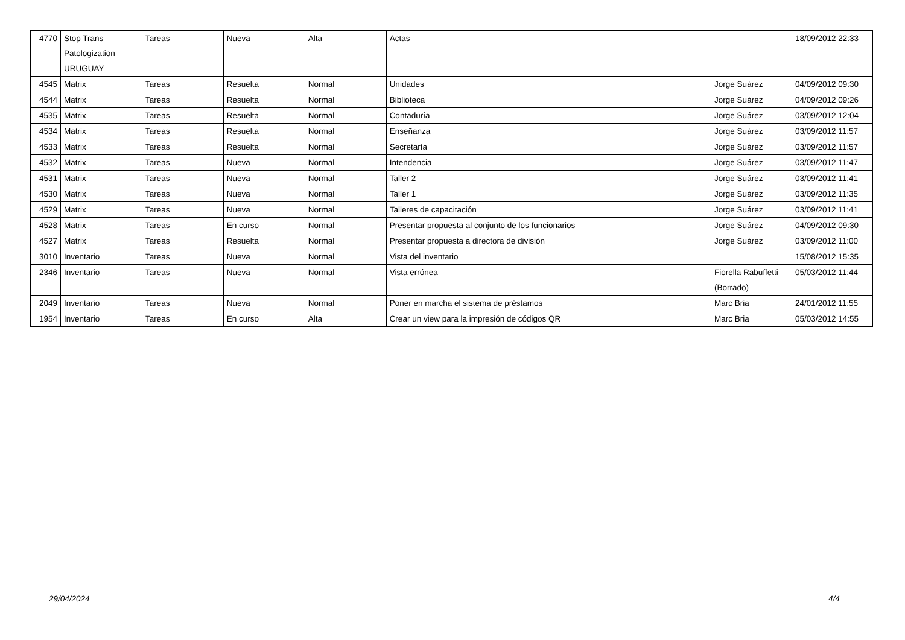| 4770 | Stop Trans Patologization URUGUAY | Tareas | Nueva | Alta | Actas | | 18/09/2012 22:33 |
| 4545 | Matrix | Tareas | Resuelta | Normal | Unidades | Jorge Suárez | 04/09/2012 09:30 |
| 4544 | Matrix | Tareas | Resuelta | Normal | Biblioteca | Jorge Suárez | 04/09/2012 09:26 |
| 4535 | Matrix | Tareas | Resuelta | Normal | Contaduría | Jorge Suárez | 03/09/2012 12:04 |
| 4534 | Matrix | Tareas | Resuelta | Normal | Enseñanza | Jorge Suárez | 03/09/2012 11:57 |
| 4533 | Matrix | Tareas | Resuelta | Normal | Secretaría | Jorge Suárez | 03/09/2012 11:57 |
| 4532 | Matrix | Tareas | Nueva | Normal | Intendencia | Jorge Suárez | 03/09/2012 11:47 |
| 4531 | Matrix | Tareas | Nueva | Normal | Taller 2 | Jorge Suárez | 03/09/2012 11:41 |
| 4530 | Matrix | Tareas | Nueva | Normal | Taller 1 | Jorge Suárez | 03/09/2012 11:35 |
| 4529 | Matrix | Tareas | Nueva | Normal | Talleres de capacitación | Jorge Suárez | 03/09/2012 11:41 |
| 4528 | Matrix | Tareas | En curso | Normal | Presentar propuesta al conjunto de los funcionarios | Jorge Suárez | 04/09/2012 09:30 |
| 4527 | Matrix | Tareas | Resuelta | Normal | Presentar propuesta a directora de división | Jorge Suárez | 03/09/2012 11:00 |
| 3010 | Inventario | Tareas | Nueva | Normal | Vista del inventario | | 15/08/2012 15:35 |
| 2346 | Inventario | Tareas | Nueva | Normal | Vista errónea | Fiorella Rabuffetti (Borrado) | 05/03/2012 11:44 |
| 2049 | Inventario | Tareas | Nueva | Normal | Poner en marcha el sistema de préstamos | Marc Bria | 24/01/2012 11:55 |
| 1954 | Inventario | Tareas | En curso | Alta | Crear un view para la impresión de códigos QR | Marc Bria | 05/03/2012 14:55 |
29/04/2024 4/4